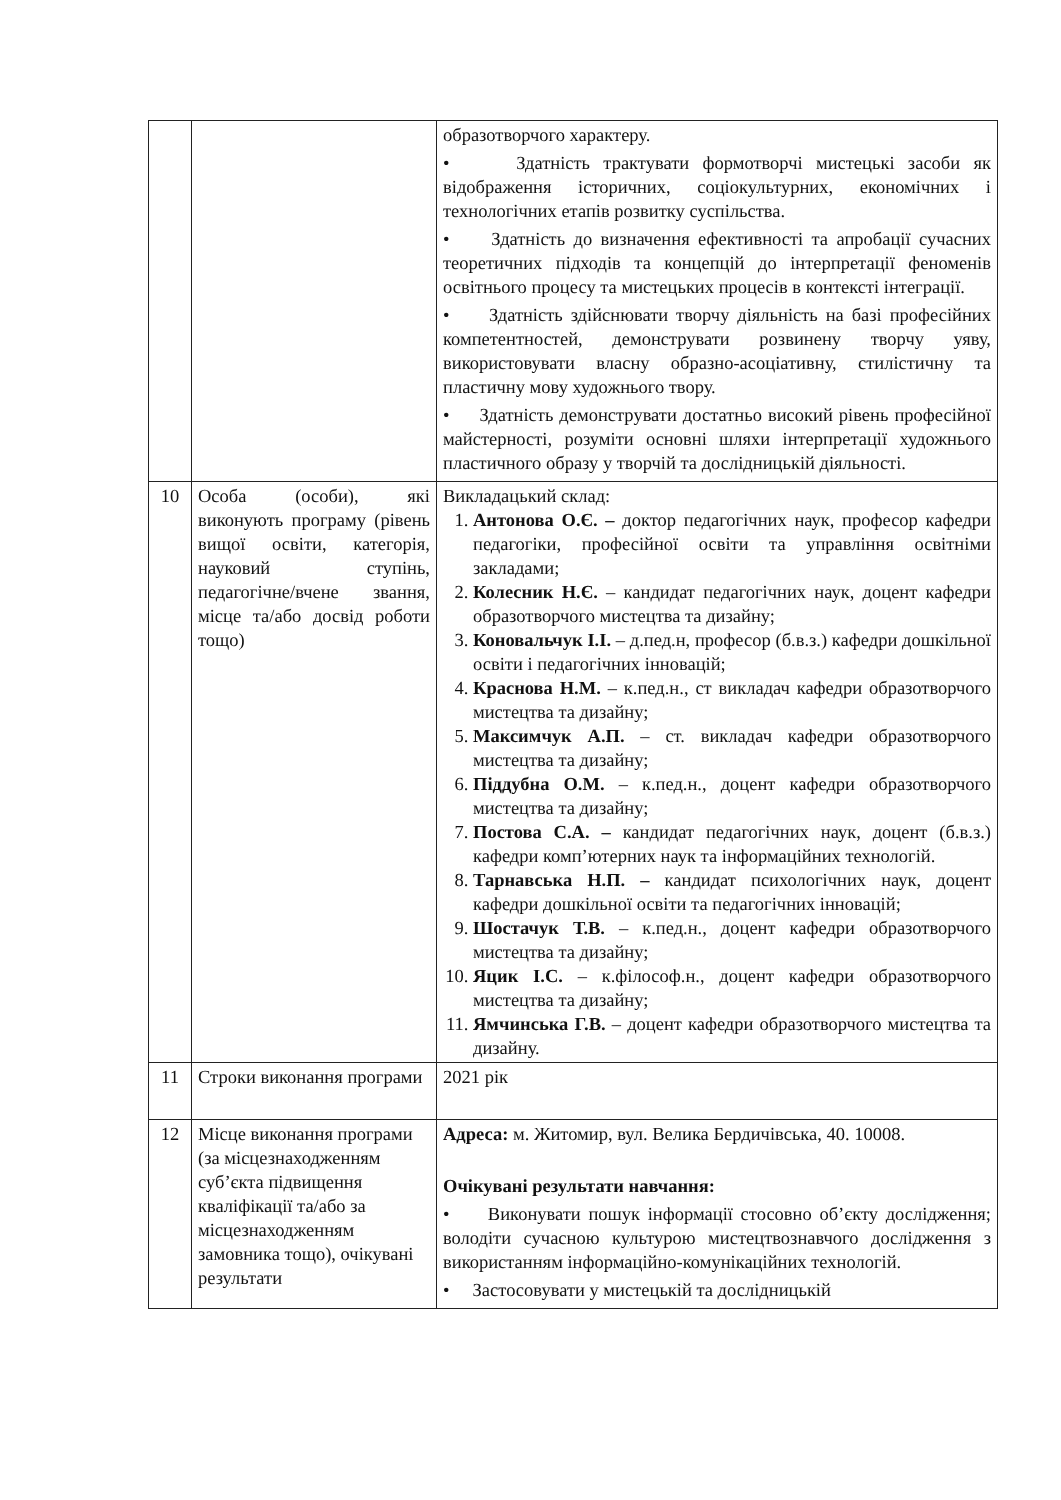| | | образотворчого характеру. • Здатність трактувати формотворчі мистецькі засоби як відображення історичних, соціокультурних, економічних і технологічних етапів розвитку суспільства. • Здатність до визначення ефективності та апробації сучасних теоретичних підходів та концепцій до інтерпретації феноменів освітнього процесу та мистецьких процесів в контексті інтеграції. • Здатність здійснювати творчу діяльність на базі професійних компетентностей, демонструвати розвинену творчу уяву, використовувати власну образно-асоціативну, стилістичну та пластичну мову художнього твору. • Здатність демонструвати достатньо високий рівень професійної майстерності, розуміти основні шляхи інтерпретації художнього пластичного образу у творчій та дослідницькій діяльності. |
| 10 | Особа (особи), які виконують програму (рівень вищої освіти, категорія, науковий ступінь, педагогічне/вчене звання, місце та/або досвід роботи тощо) | Викладацький склад: 1. Антонова О.Є. – доктор педагогічних наук, професор кафедри педагогіки, професійної освіти та управління освітніми закладами; 2. Колесник Н.Є. – кандидат педагогічних наук, доцент кафедри образотворчого мистецтва та дизайну; 3. Коновальчук І.І. – д.пед.н, професор (б.в.з.) кафедри дошкільної освіти і педагогічних інновацій; 4. Краснова Н.М. – к.пед.н., ст викладач кафедри образотворчого мистецтва та дизайну; 5. Максимчук А.П. – ст. викладач кафедри образотворчого мистецтва та дизайну; 6. Піддубна О.М. – к.пед.н., доцент кафедри образотворчого мистецтва та дизайну; 7. Постова С.А. – кандидат педагогічних наук, доцент (б.в.з.) кафедри комп’ютерних наук та інформаційних технологій. 8. Тарнавська Н.П. – кандидат психологічних наук, доцент кафедри дошкільної освіти та педагогічних інновацій; 9. Шостачук Т.В. – к.пед.н., доцент кафедри образотворчого мистецтва та дизайну; 10. Яцик І.С. – к.філософ.н., доцент кафедри образотворчого мистецтва та дизайну; 11. Ямчинська Г.В. – доцент кафедри образотворчого мистецтва та дизайну. |
| 11 | Строки виконання програми | 2021 рік |
| 12 | Місце виконання програми (за місцезнаходженням суб’єкта підвищення кваліфікації та/або за місцезнаходженням замовника тощо), очікувані результати | Адреса: м. Житомир, вул. Велика Бердичівська, 40. 10008. Очікувані результати навчання: • Виконувати пошук інформації стосовно об’єкту дослідження; володіти сучасною культурою мистецтвознавчого дослідження з використанням інформаційно-комунікаційних технологій. • Застосовувати у мистецькій та дослідницькій |